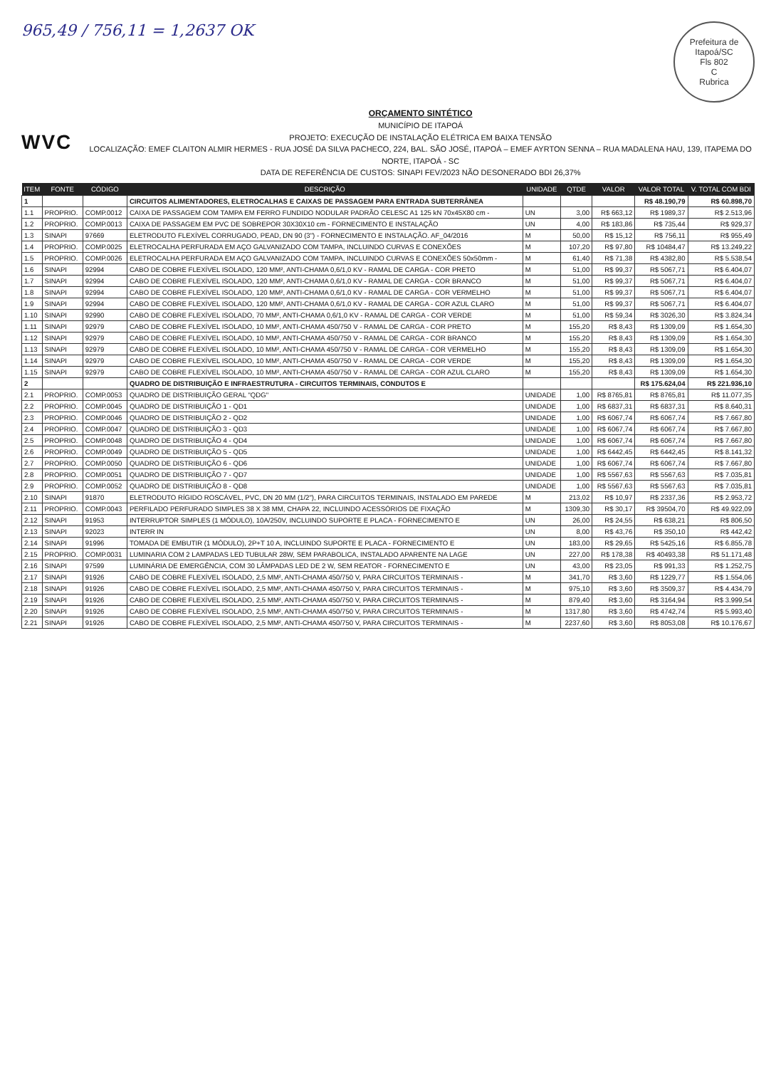965,49 / 756,11 = 1,2637 OK
Prefeitura de Itapoá/SC
Fls 802
C
Rubrica
WVC
ORÇAMENTO SINTÉTICO
MUNICÍPIO DE ITAPOÁ
PROJETO: EXECUÇÃO DE INSTALAÇÃO ELÉTRICA EM BAIXA TENSÃO
LOCALIZAÇÃO: EMEF CLAITON ALMIR HERMES - RUA JOSÉ DA SILVA PACHECO, 224, BAL. SÃO JOSÉ, ITAPOÁ – EMEF AYRTON SENNA – RUA MADALENA HAU, 139, ITAPEMA DO NORTE, ITAPOÁ - SC
DATA DE REFERÊNCIA DE CUSTOS: SINAPI FEV/2023 NÃO DESONERADO BDI 26,37%
| ITEM | FONTE | CÓDIGO | DESCRIÇÃO | UNIDADE | QTDE | VALOR | VALOR TOTAL | V. TOTAL COM BDI |
| --- | --- | --- | --- | --- | --- | --- | --- | --- |
| 1 | | | CIRCUITOS ALIMENTADORES, ELETROCALHAS E CAIXAS DE PASSAGEM PARA ENTRADA SUBTERRÂNEA | | | | R$ 48.190,79 | R$ 60.898,70 |
| 1.1 | PROPRIO. | COMP.0012 | CAIXA DE PASSAGEM COM TAMPA EM FERRO FUNDIDO NODULAR PADRÃO CELESC A1 125 kN 70x45X80 cm - | UN | 3,00 | R$ 663,12 | R$ 1989,37 | R$ 2.513,96 |
| 1.2 | PROPRIO. | COMP.0013 | CAIXA DE PASSAGEM EM PVC DE SOBREPOR 30X30X10 cm - FORNECIMENTO E INSTALAÇÃO | UN | 4,00 | R$ 183,86 | R$ 735,44 | R$ 929,37 |
| 1.3 | SINAPI | 97669 | ELETRODUTO FLEXÍVEL CORRUGADO, PEAD, DN 90 (3") - FORNECIMENTO E INSTALAÇÃO. AF_04/2016 | M | 50,00 | R$ 15,12 | R$ 756,11 | R$ 955,49 |
| 1.4 | PROPRIO. | COMP.0025 | ELETROCALHA PERFURADA EM AÇO GALVANIZADO COM TAMPA, INCLUINDO CURVAS E CONEXÕES | M | 107,20 | R$ 97,80 | R$ 10484,47 | R$ 13.249,22 |
| 1.5 | PROPRIO. | COMP.0026 | ELETROCALHA PERFURADA EM AÇO GALVANIZADO COM TAMPA, INCLUINDO CURVAS E CONEXÕES 50x50mm - | M | 61,40 | R$ 71,38 | R$ 4382,80 | R$ 5.538,54 |
| 1.6 | SINAPI | 92994 | CABO DE COBRE FLEXÍVEL ISOLADO, 120 MM², ANTI-CHAMA 0,6/1,0 KV - RAMAL DE CARGA - COR PRETO | M | 51,00 | R$ 99,37 | R$ 5067,71 | R$ 6.404,07 |
| 1.7 | SINAPI | 92994 | CABO DE COBRE FLEXÍVEL ISOLADO, 120 MM², ANTI-CHAMA 0,6/1,0 KV - RAMAL DE CARGA - COR BRANCO | M | 51,00 | R$ 99,37 | R$ 5067,71 | R$ 6.404,07 |
| 1.8 | SINAPI | 92994 | CABO DE COBRE FLEXÍVEL ISOLADO, 120 MM², ANTI-CHAMA 0,6/1,0 KV - RAMAL DE CARGA - COR VERMELHO | M | 51,00 | R$ 99,37 | R$ 5067,71 | R$ 6.404,07 |
| 1.9 | SINAPI | 92994 | CABO DE COBRE FLEXÍVEL ISOLADO, 120 MM², ANTI-CHAMA 0,6/1,0 KV - RAMAL DE CARGA - COR AZUL CLARO | M | 51,00 | R$ 99,37 | R$ 5067,71 | R$ 6.404,07 |
| 1.10 | SINAPI | 92990 | CABO DE COBRE FLEXÍVEL ISOLADO, 70 MM², ANTI-CHAMA 0,6/1,0 KV - RAMAL DE CARGA - COR VERDE | M | 51,00 | R$ 59,34 | R$ 3026,30 | R$ 3.824,34 |
| 1.11 | SINAPI | 92979 | CABO DE COBRE FLEXÍVEL ISOLADO, 10 MM², ANTI-CHAMA 450/750 V - RAMAL DE CARGA - COR PRETO | M | 155,20 | R$ 8,43 | R$ 1309,09 | R$ 1.654,30 |
| 1.12 | SINAPI | 92979 | CABO DE COBRE FLEXÍVEL ISOLADO, 10 MM², ANTI-CHAMA 450/750 V - RAMAL DE CARGA - COR BRANCO | M | 155,20 | R$ 8,43 | R$ 1309,09 | R$ 1.654,30 |
| 1.13 | SINAPI | 92979 | CABO DE COBRE FLEXÍVEL ISOLADO, 10 MM², ANTI-CHAMA 450/750 V - RAMAL DE CARGA - COR VERMELHO | M | 155,20 | R$ 8,43 | R$ 1309,09 | R$ 1.654,30 |
| 1.14 | SINAPI | 92979 | CABO DE COBRE FLEXÍVEL ISOLADO, 10 MM², ANTI-CHAMA 450/750 V - RAMAL DE CARGA - COR VERDE | M | 155,20 | R$ 8,43 | R$ 1309,09 | R$ 1.654,30 |
| 1.15 | SINAPI | 92979 | CABO DE COBRE FLEXÍVEL ISOLADO, 10 MM², ANTI-CHAMA 450/750 V - RAMAL DE CARGA - COR AZUL CLARO | M | 155,20 | R$ 8,43 | R$ 1309,09 | R$ 1.654,30 |
| 2 | | | QUADRO DE DISTRIBUIÇÃO E INFRAESTRUTURA - CIRCUITOS TERMINAIS, CONDUTOS E | | | | R$ 175.624,04 | R$ 221.936,10 |
| 2.1 | PROPRIO. | COMP.0053 | QUADRO DE DISTRIBUIÇÃO GERAL "QDG" | UNIDADE | 1,00 | R$ 8765,81 | R$ 8765,81 | R$ 11.077,35 |
| 2.2 | PROPRIO. | COMP.0045 | QUADRO DE DISTRIBUIÇÃO 1 - QD1 | UNIDADE | 1,00 | R$ 6837,31 | R$ 6837,31 | R$ 8.640,31 |
| 2.3 | PROPRIO. | COMP.0046 | QUADRO DE DISTRIBUIÇÃO 2 - QD2 | UNIDADE | 1,00 | R$ 6067,74 | R$ 6067,74 | R$ 7.667,80 |
| 2.4 | PROPRIO. | COMP.0047 | QUADRO DE DISTRIBUIÇÃO 3 - QD3 | UNIDADE | 1,00 | R$ 6067,74 | R$ 6067,74 | R$ 7.667,80 |
| 2.5 | PROPRIO. | COMP.0048 | QUADRO DE DISTRIBUIÇÃO 4 - QD4 | UNIDADE | 1,00 | R$ 6067,74 | R$ 6067,74 | R$ 7.667,80 |
| 2.6 | PROPRIO. | COMP.0049 | QUADRO DE DISTRIBUIÇÃO 5 - QD5 | UNIDADE | 1,00 | R$ 6442,45 | R$ 6442,45 | R$ 8.141,32 |
| 2.7 | PROPRIO. | COMP.0050 | QUADRO DE DISTRIBUIÇÃO 6 - QD6 | UNIDADE | 1,00 | R$ 6067,74 | R$ 6067,74 | R$ 7.667,80 |
| 2.8 | PROPRIO. | COMP.0051 | QUADRO DE DISTRIBUIÇÃO 7 - QD7 | UNIDADE | 1,00 | R$ 5567,63 | R$ 5567,63 | R$ 7.035,81 |
| 2.9 | PROPRIO. | COMP.0052 | QUADRO DE DISTRIBUIÇÃO 8 - QD8 | UNIDADE | 1,00 | R$ 5567,63 | R$ 5567,63 | R$ 7.035,81 |
| 2.10 | SINAPI | 91870 | ELETRODUTO RÍGIDO ROSCÁVEL, PVC, DN 20 MM (1/2"), PARA CIRCUITOS TERMINAIS, INSTALADO EM PAREDE | M | 213,02 | R$ 10,97 | R$ 2337,36 | R$ 2.953,72 |
| 2.11 | PROPRIO. | COMP.0043 | PERFILADO PERFURADO SIMPLES 38 X 38 MM, CHAPA 22, INCLUINDO ACESSÓRIOS DE FIXAÇÃO | M | 1309,30 | R$ 30,17 | R$ 39504,70 | R$ 49.922,09 |
| 2.12 | SINAPI | 91953 | INTERRUPTOR SIMPLES (1 MÓDULO), 10A/250V, INCLUINDO SUPORTE E PLACA - FORNECIMENTO E | UN | 26,00 | R$ 24,55 | R$ 638,21 | R$ 806,50 |
| 2.13 | SINAPI | 92023 | INTERR IN | UN | 8,00 | R$ 43,76 | R$ 350,10 | R$ 442,42 |
| 2.14 | SINAPI | 91996 | TOMADA DE EMBUTIR (1 MÓDULO), 2P+T 10 A, INCLUINDO SUPORTE E PLACA - FORNECIMENTO E | UN | 183,00 | R$ 29,65 | R$ 5425,16 | R$ 6.855,78 |
| 2.15 | PROPRIO. | COMP.0031 | LUMINARIA COM 2 LAMPADAS LED TUBULAR 28W, SEM PARABOLICA, INSTALADO APARENTE NA LAGE | UN | 227,00 | R$ 178,38 | R$ 40493,38 | R$ 51.171,48 |
| 2.16 | SINAPI | 97599 | LUMINÁRIA DE EMERGÊNCIA, COM 30 LÂMPADAS LED DE 2 W, SEM REATOR - FORNECIMENTO E | UN | 43,00 | R$ 23,05 | R$ 991,33 | R$ 1.252,75 |
| 2.17 | SINAPI | 91926 | CABO DE COBRE FLEXÍVEL ISOLADO, 2,5 MM², ANTI-CHAMA 450/750 V, PARA CIRCUITOS TERMINAIS - | M | 341,70 | R$ 3,60 | R$ 1229,77 | R$ 1.554,06 |
| 2.18 | SINAPI | 91926 | CABO DE COBRE FLEXÍVEL ISOLADO, 2,5 MM², ANTI-CHAMA 450/750 V, PARA CIRCUITOS TERMINAIS - | M | 975,10 | R$ 3,60 | R$ 3509,37 | R$ 4.434,79 |
| 2.19 | SINAPI | 91926 | CABO DE COBRE FLEXÍVEL ISOLADO, 2,5 MM², ANTI-CHAMA 450/750 V, PARA CIRCUITOS TERMINAIS - | M | 879,40 | R$ 3,60 | R$ 3164,94 | R$ 3.999,54 |
| 2.20 | SINAPI | 91926 | CABO DE COBRE FLEXÍVEL ISOLADO, 2,5 MM², ANTI-CHAMA 450/750 V, PARA CIRCUITOS TERMINAIS - | M | 1317,80 | R$ 3,60 | R$ 4742,74 | R$ 5.993,40 |
| 2.21 | SINAPI | 91926 | CABO DE COBRE FLEXÍVEL ISOLADO, 2,5 MM², ANTI-CHAMA 450/750 V, PARA CIRCUITOS TERMINAIS - | M | 2237,60 | R$ 3,60 | R$ 8053,08 | R$ 10.176,67 |